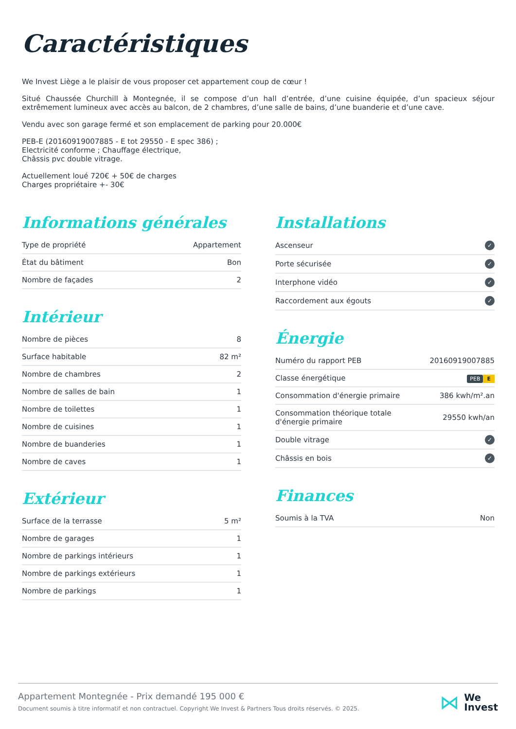Caractéristiques
We Invest Liège a le plaisir de vous proposer cet appartement coup de cœur !
Situé Chaussée Churchill à Montegnée, il se compose d’un hall d’entrée, d’une cuisine équipée, d’un spacieux séjour extrêmement lumineux avec accès au balcon, de 2 chambres, d’une salle de bains, d’une buanderie et d’une cave.
Vendu avec son garage fermé et son emplacement de parking pour 20.000€
PEB-E (20160919007885 - E tot 29550 - E spec 386) ;
Electricité conforme ; Chauffage électrique,
Châssis pvc double vitrage.
Actuellement loué 720€ + 50€ de charges
Charges propriétaire +- 30€
Informations générales
| Type de propriété | Appartement |
| État du bâtiment | Bon |
| Nombre de façades | 2 |
Intérieur
| Nombre de pièces | 8 |
| Surface habitable | 82 m² |
| Nombre de chambres | 2 |
| Nombre de salles de bain | 1 |
| Nombre de toilettes | 1 |
| Nombre de cuisines | 1 |
| Nombre de buanderies | 1 |
| Nombre de caves | 1 |
Extérieur
| Surface de la terrasse | 5 m² |
| Nombre de garages | 1 |
| Nombre de parkings intérieurs | 1 |
| Nombre de parkings extérieurs | 1 |
| Nombre de parkings | 1 |
Installations
| Ascenseur | ✓ |
| Porte sécurisée | ✓ |
| Interphone vidéo | ✓ |
| Raccordement aux égouts | ✓ |
Énergie
| Numéro du rapport PEB | 20160919007885 |
| Classe énergétique | PEB E |
| Consommation d'énergie primaire | 386 kwh/m².an |
| Consommation théorique totale d'énergie primaire | 29550 kwh/an |
| Double vitrage | ✓ |
| Châssis en bois | ✓ |
Finances
| Soumis à la TVA | Non |
Appartement Montegnée - Prix demandé 195 000 €
Document soumis à titre informatif et non contractuel. Copyright We Invest & Partners Tous droits réservés. © 2025.
⋈
We
Invest